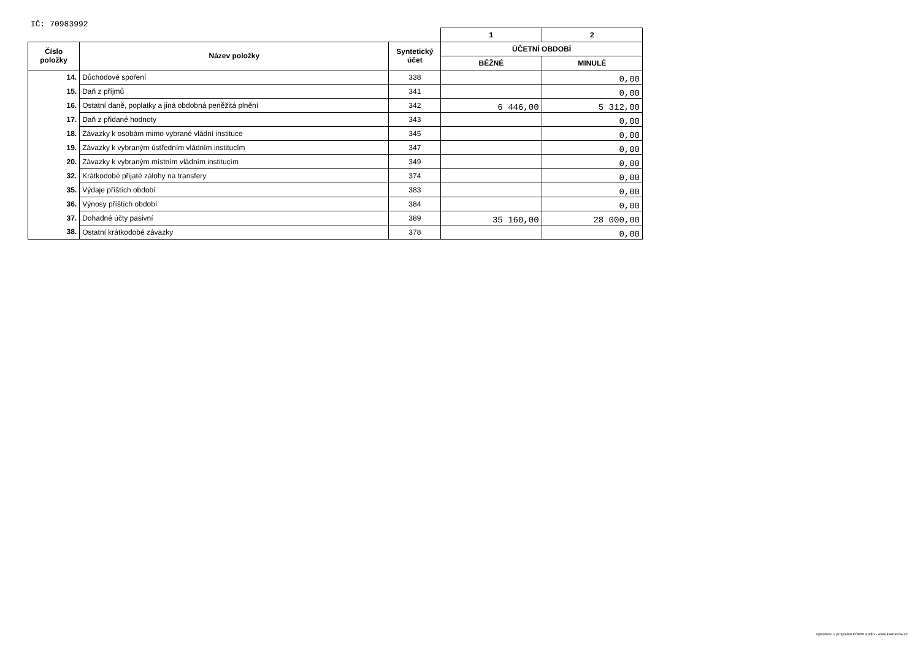IČ: 70983992
| | | | 1 | 2 |
| Číslo položky | Název položky | Syntetický účet | ÚČETNÍ OBDOBÍ | |
| | | | BĚŽNÉ | MINULÉ |
| 14. | Důchodové spoření | 338 | | 0,00 |
| 15. | Daň z příjmů | 341 | | 0,00 |
| 16. | Ostatní daně, poplatky a jiná obdobná peněžitá plnění | 342 | 6 446,00 | 5 312,00 |
| 17. | Daň z přidané hodnoty | 343 | | 0,00 |
| 18. | Závazky k osobám mimo vybrané vládní instituce | 345 | | 0,00 |
| 19. | Závazky k vybraným ústředním vládním institucím | 347 | | 0,00 |
| 20. | Závazky k vybraným místním vládním institucím | 349 | | 0,00 |
| 32. | Krátkodobé přijaté zálohy na transfery | 374 | | 0,00 |
| 35. | Výdaje příštích období | 383 | | 0,00 |
| 36. | Výnosy příštích období | 384 | | 0,00 |
| 37. | Dohadné účty pasivní | 389 | 35 160,00 | 28 000,00 |
| 38. | Ostatní krátkodobé závazky | 378 | | 0,00 |
Vytvořeno v programu FORM studio - www.kastnersw.cz